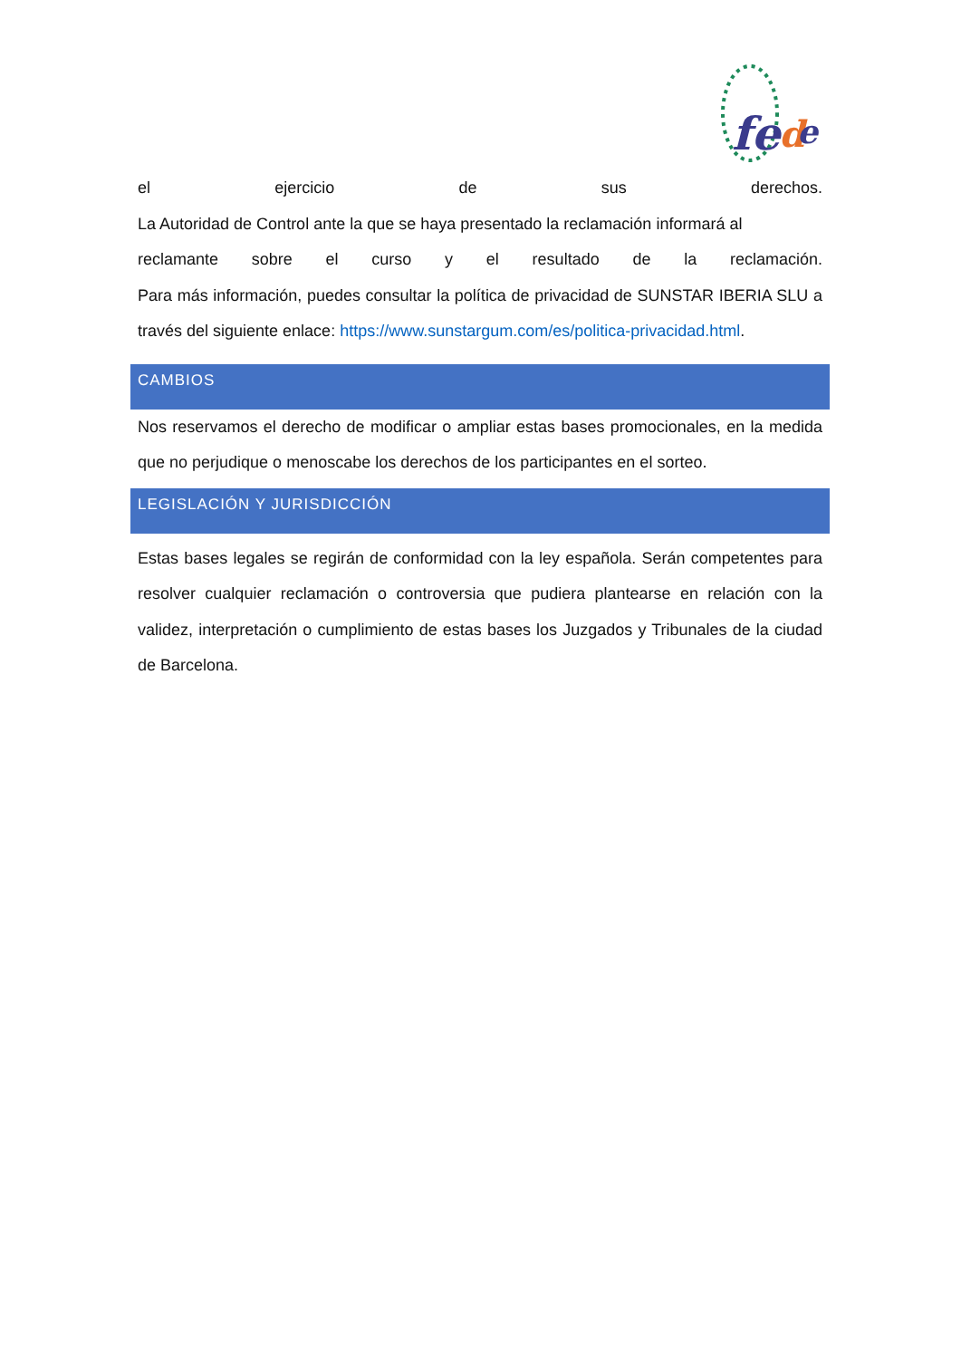fe
d
e
el ejercicio de sus derechos.
La Autoridad de Control ante la que se haya presentado la reclamación informará al
reclamante sobre el curso y el resultado de la reclamación.
Para más información, puedes consultar la política de privacidad de SUNSTAR IBERIA SLU a través del siguiente enlace: https://www.sunstargum.com/es/politica-privacidad.html.
CAMBIOS
Nos reservamos el derecho de modificar o ampliar estas bases promocionales, en la medida que no perjudique o menoscabe los derechos de los participantes en el sorteo.
LEGISLACIÓN Y JURISDICCIÓN
Estas bases legales se regirán de conformidad con la ley española. Serán competentes para resolver cualquier reclamación o controversia que pudiera plantearse en relación con la validez, interpretación o cumplimiento de estas bases los Juzgados y Tribunales de la ciudad de Barcelona.